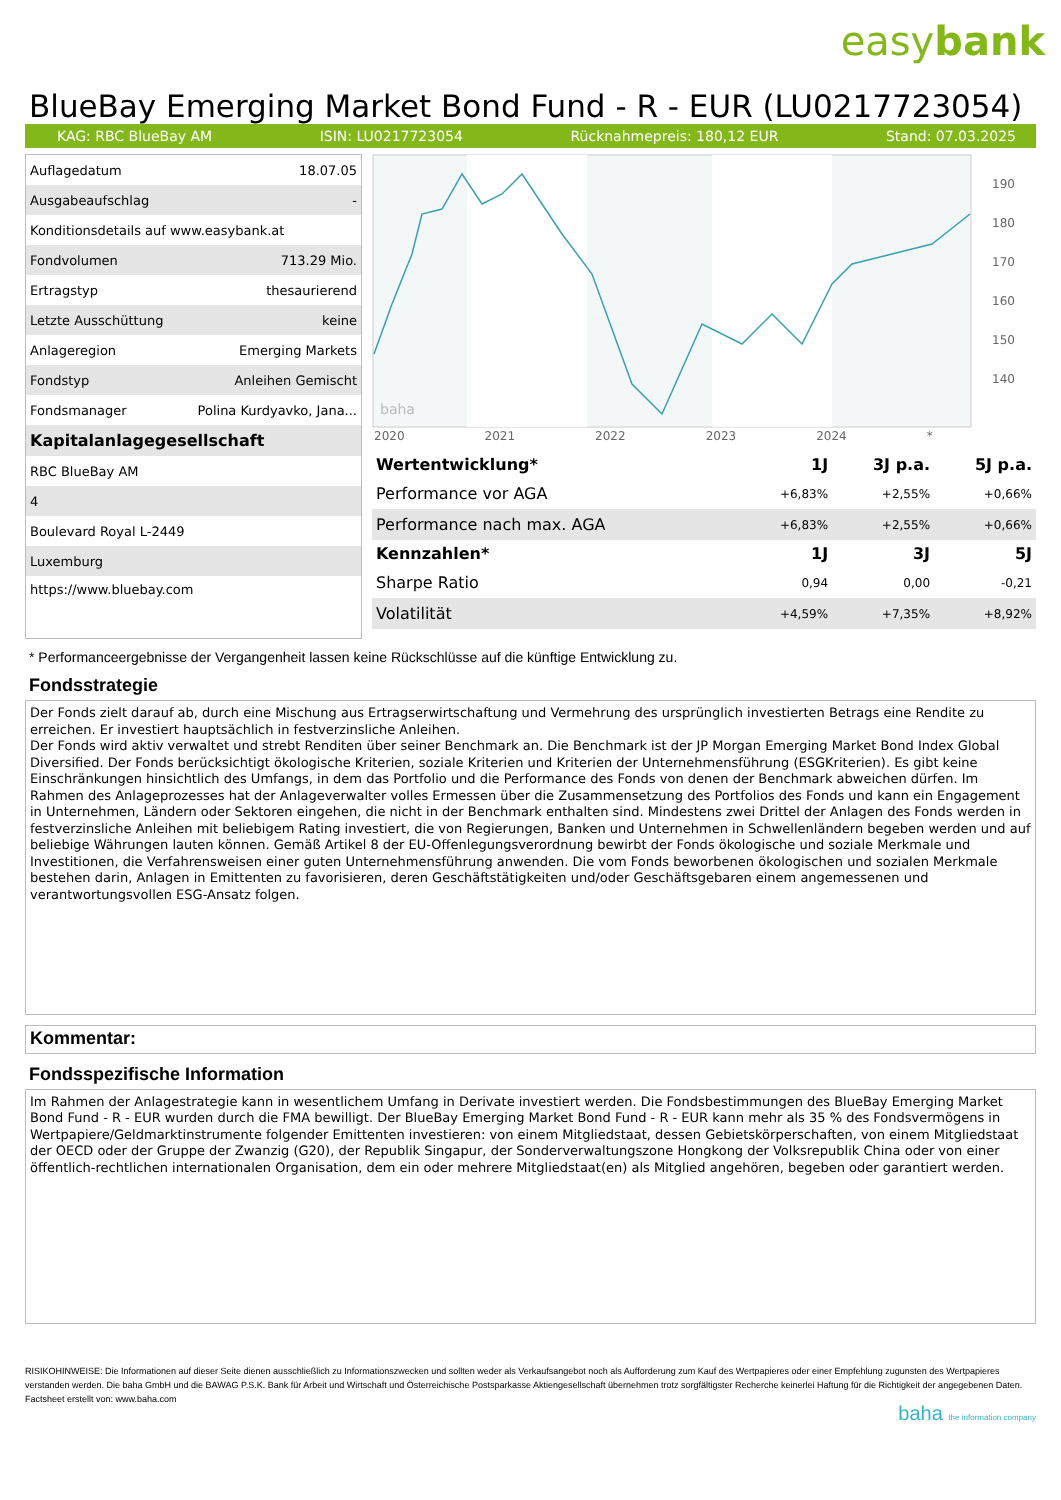easybank
BlueBay Emerging Market Bond Fund - R - EUR (LU0217723054)
KAG: RBC BlueBay AM ISIN: LU0217723054 Rücknahmepreis: 180,12 EUR Stand: 07.03.2025
| Auflagedatum | 18.07.05 |
| Ausgabeaufschlag | - |
| Konditionsdetails auf www.easybank.at | |
| Fondvolumen | 713.29 Mio. |
| Ertragstyp | thesaurierend |
| Letzte Ausschüttung | keine |
| Anlageregion | Emerging Markets |
| Fondstyp | Anleihen Gemischt |
| Fondsmanager | Polina Kurdyavko, Jana... |
| Kapitalanlagegesellschaft | |
| RBC BlueBay AM | |
| 4 | |
| Boulevard Royal L-2449 | |
| Luxemburg | |
| https://www.bluebay.com | |
baha
190
180
170
160
150
140
2020 2021 2022 2023 2024 *
| Wertentwicklung* | 1J | 3J p.a. | 5J p.a. |
| --- | --- | --- | --- |
| Performance vor AGA | +6,83% | +2,55% | +0,66% |
| Performance nach max. AGA | +6,83% | +2,55% | +0,66% |
| Kennzahlen* | 1J | 3J | 5J |
| Sharpe Ratio | 0,94 | 0,00 | -0,21 |
| Volatilität | +4,59% | +7,35% | +8,92% |
* Performanceergebnisse der Vergangenheit lassen keine Rückschlüsse auf die künftige Entwicklung zu.
Fondsstrategie
Der Fonds zielt darauf ab, durch eine Mischung aus Ertragserwirtschaftung und Vermehrung des ursprünglich investierten Betrags eine Rendite zu erreichen. Er investiert hauptsächlich in festverzinsliche Anleihen.
Der Fonds wird aktiv verwaltet und strebt Renditen über seiner Benchmark an. Die Benchmark ist der JP Morgan Emerging Market Bond Index Global Diversified. Der Fonds berücksichtigt ökologische Kriterien, soziale Kriterien und Kriterien der Unternehmensführung (ESGKriterien). Es gibt keine Einschränkungen hinsichtlich des Umfangs, in dem das Portfolio und die Performance des Fonds von denen der Benchmark abweichen dürfen. Im Rahmen des Anlageprozesses hat der Anlageverwalter volles Ermessen über die Zusammensetzung des Portfolios des Fonds und kann ein Engagement in Unternehmen, Ländern oder Sektoren eingehen, die nicht in der Benchmark enthalten sind. Mindestens zwei Drittel der Anlagen des Fonds werden in festverzinsliche Anleihen mit beliebigem Rating investiert, die von Regierungen, Banken und Unternehmen in Schwellenländern begeben werden und auf beliebige Währungen lauten können. Gemäß Artikel 8 der EU-Offenlegungsverordnung bewirbt der Fonds ökologische und soziale Merkmale und Investitionen, die Verfahrensweisen einer guten Unternehmensführung anwenden. Die vom Fonds beworbenen ökologischen und sozialen Merkmale bestehen darin, Anlagen in Emittenten zu favorisieren, deren Geschäftstätigkeiten und/oder Geschäftsgebaren einem angemessenen und verantwortungsvollen ESG-Ansatz folgen.
Kommentar:
Fondsspezifische Information
Im Rahmen der Anlagestrategie kann in wesentlichem Umfang in Derivate investiert werden. Die Fondsbestimmungen des BlueBay Emerging Market Bond Fund - R - EUR wurden durch die FMA bewilligt. Der BlueBay Emerging Market Bond Fund - R - EUR kann mehr als 35 % des Fondsvermögens in Wertpapiere/Geldmarktinstrumente folgender Emittenten investieren: von einem Mitgliedstaat, dessen Gebietskörperschaften, von einem Mitgliedstaat der OECD oder der Gruppe der Zwanzig (G20), der Republik Singapur, der Sonderverwaltungszone Hongkong der Volksrepublik China oder von einer öffentlich-rechtlichen internationalen Organisation, dem ein oder mehrere Mitgliedstaat(en) als Mitglied angehören, begeben oder garantiert werden.
RISIKOHINWEISE: Die Informationen auf dieser Seite dienen ausschließlich zu Informationszwecken und sollten weder als Verkaufsangebot noch als Aufforderung zum Kauf des Wertpapieres oder einer Empfehlung zugunsten des Wertpapieres verstanden werden. Die baha GmbH und die BAWAG P.S.K. Bank für Arbeit und Wirtschaft und Österreichische Postsparkasse Aktiengesellschaft übernehmen trotz sorgfältigster Recherche keinerlei Haftung für die Richtigkeit der angegebenen Daten.
Factsheet erstellt von: www.baha.com
baha the information company